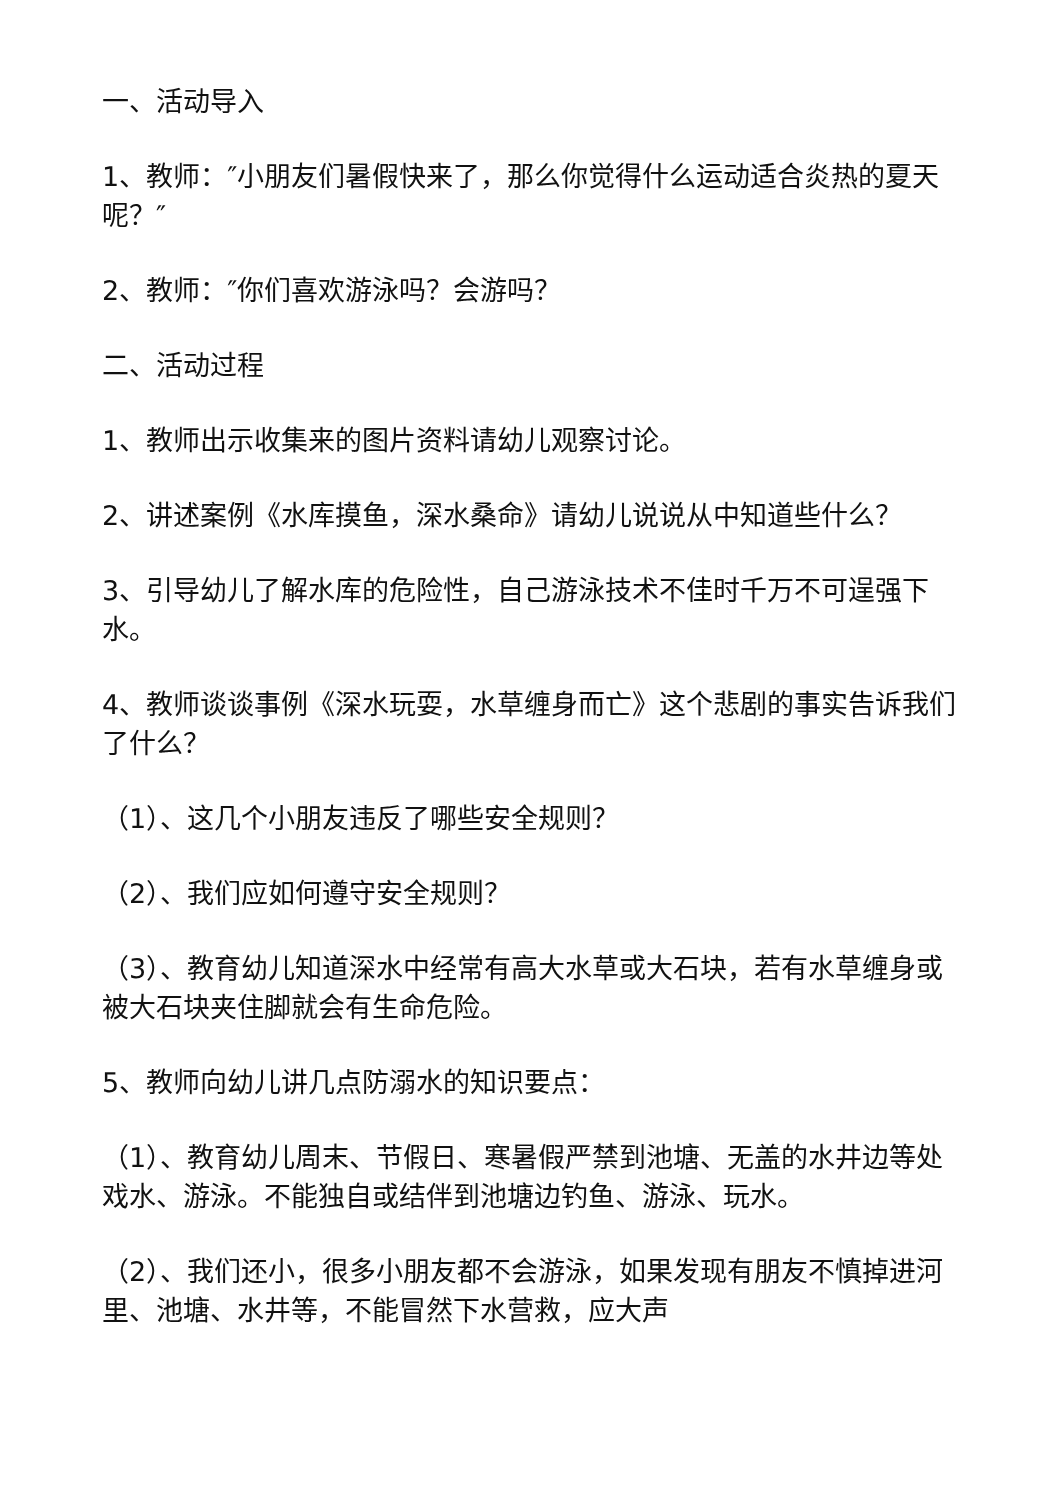一、活动导入
1、教师：″小朋友们暑假快来了，那么你觉得什么运动适合炎热的夏天呢？″
2、教师：″你们喜欢游泳吗？会游吗？
二、活动过程
1、教师出示收集来的图片资料请幼儿观察讨论。
2、讲述案例《水库摸鱼，深水桑命》请幼儿说说从中知道些什么？
3、引导幼儿了解水库的危险性，自己游泳技术不佳时千万不可逞强下水。
4、教师谈谈事例《深水玩耍，水草缠身而亡》这个悲剧的事实告诉我们了什么？
（1）、这几个小朋友违反了哪些安全规则？
（2）、我们应如何遵守安全规则？
（3）、教育幼儿知道深水中经常有高大水草或大石块，若有水草缠身或被大石块夹住脚就会有生命危险。
5、教师向幼儿讲几点防溺水的知识要点：
（1）、教育幼儿周末、节假日、寒暑假严禁到池塘、无盖的水井边等处戏水、游泳。不能独自或结伴到池塘边钓鱼、游泳、玩水。
（2）、我们还小，很多小朋友都不会游泳，如果发现有朋友不慎掉进河里、池塘、水井等，不能冒然下水营救，应大声